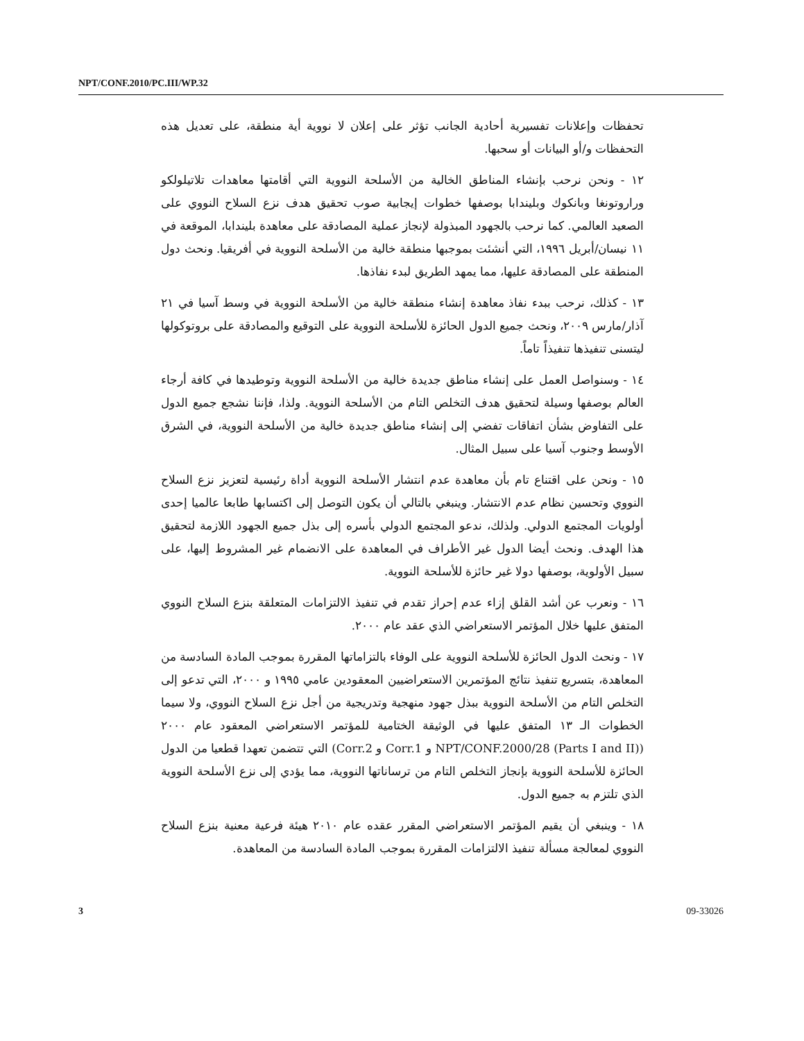NPT/CONF.2010/PC.III/WP.32
تحفظات وإعلانات تفسيرية أحادية الجانب تؤثر على إعلان لا نووية أية منطقة، على تعديل هذه التحفظات و/أو البيانات أو سحبها.
١٢ - ونحن نرحب بإنشاء المناطق الخالية من الأسلحة النووية التي أقامتها معاهدات تلاتيلولكو وراروتونغا وبانكوك وبليندابا بوصفها خطوات إيجابية صوب تحقيق هدف نزع السلاح النووي على الصعيد العالمي. كما نرحب بالجهود المبذولة لإنجاز عملية المصادقة على معاهدة بليندابا، الموقعة في ١١ نيسان/أبريل ١٩٩٦، التي أنشئت بموجبها منطقة خالية من الأسلحة النووية في أفريقيا. ونحث دول المنطقة على المصادقة عليها، مما يمهد الطريق لبدء نفاذها.
١٣ - كذلك، نرحب ببدء نفاذ معاهدة إنشاء منطقة خالية من الأسلحة النووية في وسط آسيا في ٢١ آذار/مارس ٢٠٠٩، ونحث جميع الدول الحائزة للأسلحة النووية على التوقيع والمصادقة على بروتوكولها ليتسنى تنفيذها تنفيذاً تاماً.
١٤ - وسنواصل العمل على إنشاء مناطق جديدة خالية من الأسلحة النووية وتوطيدها في كافة أرجاء العالم بوصفها وسيلة لتحقيق هدف التخلص التام من الأسلحة النووية. ولذا، فإننا نشجع جميع الدول على التفاوض بشأن اتفاقات تفضي إلى إنشاء مناطق جديدة خالية من الأسلحة النووية، في الشرق الأوسط وجنوب آسيا على سبيل المثال.
١٥ - ونحن على اقتناع تام بأن معاهدة عدم انتشار الأسلحة النووية أداة رئيسية لتعزيز نزع السلاح النووي وتحسين نظام عدم الانتشار. وينبغي بالتالي أن يكون التوصل إلى اكتسابها طابعا عالميا إحدى أولويات المجتمع الدولي. ولذلك، ندعو المجتمع الدولي بأسره إلى بذل جميع الجهود اللازمة لتحقيق هذا الهدف. ونحث أيضا الدول غير الأطراف في المعاهدة على الانضمام غير المشروط إليها، على سبيل الأولوية، بوصفها دولا غير حائزة للأسلحة النووية.
١٦ - ونعرب عن أشد القلق إزاء عدم إحراز تقدم في تنفيذ الالتزامات المتعلقة بنزع السلاح النووي المتفق عليها خلال المؤتمر الاستعراضي الذي عقد عام ٢٠٠٠.
١٧ - ونحث الدول الحائزة للأسلحة النووية على الوفاء بالتزاماتها المقررة بموجب المادة السادسة من المعاهدة، بتسريع تنفيذ نتائج المؤتمرين الاستعراضيين المعقودين عامي ١٩٩٥ و ٢٠٠٠، التي تدعو إلى التخلص التام من الأسلحة النووية ببذل جهود منهجية وتدريجية من أجل نزع السلاح النووي، ولا سيما الخطوات الـ ١٣ المتفق عليها في الوثيقة الختامية للمؤتمر الاستعراضي المعقود عام ٢٠٠٠ (NPT/CONF.2000/28 (Parts I and II) و Corr.1 و Corr.2) التي تتضمن تعهدا قطعيا من الدول الحائزة للأسلحة النووية بإنجاز التخلص التام من ترساناتها النووية، مما يؤدي إلى نزع الأسلحة النووية الذي تلتزم به جميع الدول.
١٨ - وينبغي أن يقيم المؤتمر الاستعراضي المقرر عقده عام ٢٠١٠ هيئة فرعية معنية بنزع السلاح النووي لمعالجة مسألة تنفيذ الالتزامات المقررة بموجب المادة السادسة من المعاهدة.
3 09-33026